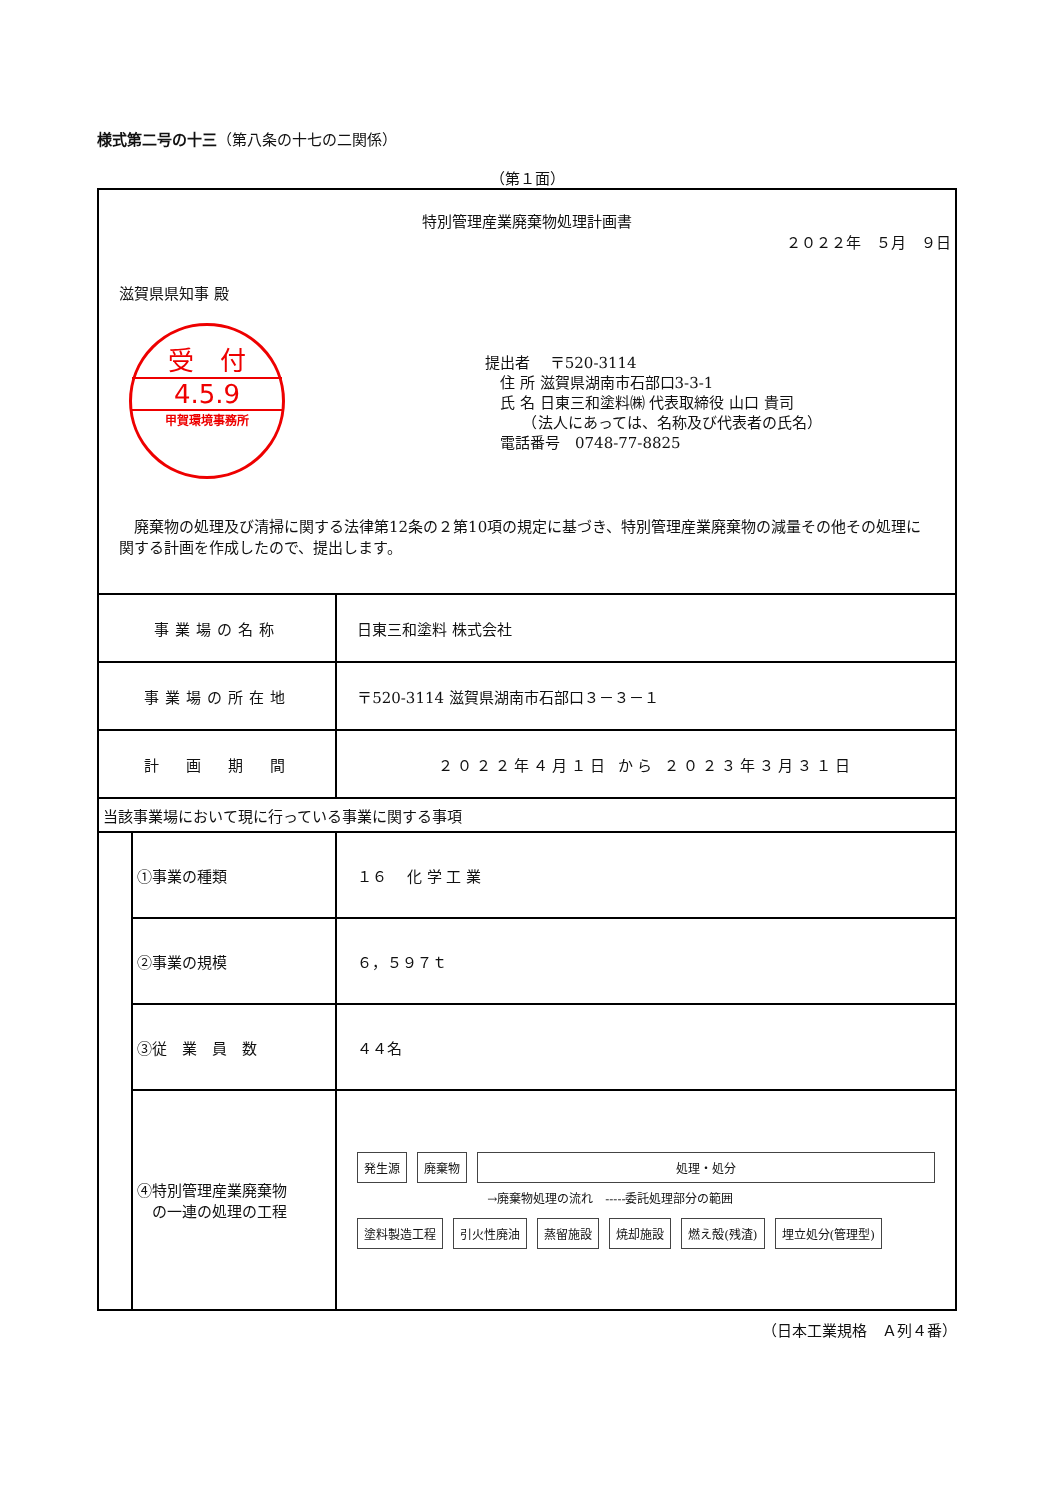様式第二号の十三（第八条の十七の二関係）
（第１面）
| 特別管理産業廃棄物処理計画書 ２０２２年 ５月 ９日 滋賀県県知事 殿 受 付 4.5.9 甲賀環境事務所 提出者 〒520-3114 住 所 滋賀県湖南市石部口3-3-1 氏 名 日東三和塗料㈱ 代表取締役 山口 貴司 （法人にあっては、名称及び代表者の氏名） 電話番号 0748-77-8825 廃棄物の処理及び清掃に関する法律第12条の２第10項の規定に基づき、特別管理産業廃棄物の減量その他その処理に関する計画を作成したので、提出します。 | | |
| 事業場の名称 | | 日東三和塗料 株式会社 |
| 事業場の所在地 | | 〒520-3114 滋賀県湖南市石部口３－３－１ |
| 計 画 期 間 | | ２０２２年４月１日 から ２０２３年３月３１日 |
| 当該事業場において現に行っている事業に関する事項 | | |
| | ①事業の種類 | １６ 化 学 工 業 |
| | ②事業の規模 | ６，５９７ｔ |
| | ③従 業 員 数 | ４４名 |
| | ④特別管理産業廃棄物 の一連の処理の工程 | 発生源 廃棄物 処理・処分 →廃棄物処理の流れ -----委託処理部分の範囲 塗料製造工程 引火性廃油 蒸留施設 焼却施設 燃え殻(残渣) 埋立処分(管理型) |
（日本工業規格　Ａ列４番）